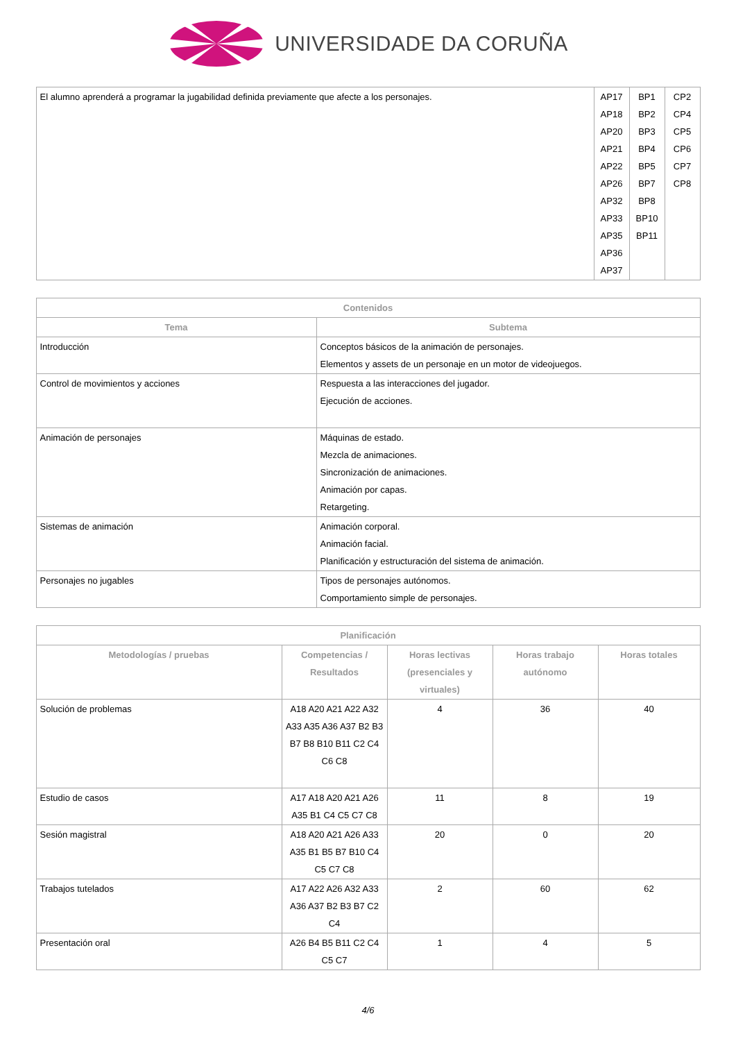UNIVERSIDADE DA CORUÑA
| El alumno aprenderá a programar la jugabilidad definida previamente que afecte a los personajes. | AP17 AP18 AP20 AP21 AP22 AP26 AP32 AP33 AP35 AP36 AP37 | BP1 BP2 BP3 BP4 BP5 BP7 BP8 BP10 BP11 | CP2 CP4 CP5 CP6 CP7 CP8 |
| Contenidos | |
| --- | --- |
| Tema | Subtema |
| Introducción | Conceptos básicos de la animación de personajes. Elementos y assets de un personaje en un motor de videojuegos. |
| Control de movimientos y acciones | Respuesta a las interacciones del jugador. Ejecución de acciones. |
| Animación de personajes | Máquinas de estado. Mezcla de animaciones. Sincronización de animaciones. Animación por capas. Retargeting. |
| Sistemas de animación | Animación corporal. Animación facial. Planificación y estructuración del sistema de animación. |
| Personajes no jugables | Tipos de personajes autónomos. Comportamiento simple de personajes. |
| Planificación | | | | |
| --- | --- | --- | --- | --- |
| Metodologías / pruebas | Competencias / Resultados | Horas lectivas (presenciales y virtuales) | Horas trabajo autónomo | Horas totales |
| Solución de problemas | A18 A20 A21 A22 A32 A33 A35 A36 A37 B2 B3 B7 B8 B10 B11 C2 C4 C6 C8 | 4 | 36 | 40 |
| Estudio de casos | A17 A18 A20 A21 A26 A35 B1 C4 C5 C7 C8 | 11 | 8 | 19 |
| Sesión magistral | A18 A20 A21 A26 A33 A35 B1 B5 B7 B10 C4 C5 C7 C8 | 20 | 0 | 20 |
| Trabajos tutelados | A17 A22 A26 A32 A33 A36 A37 B2 B3 B7 C2 C4 | 2 | 60 | 62 |
| Presentación oral | A26 B4 B5 B11 C2 C4 C5 C7 | 1 | 4 | 5 |
4/6